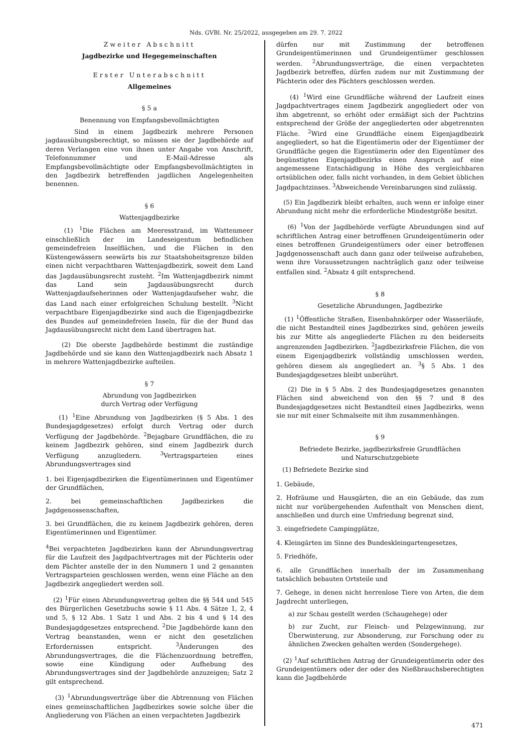Nds. GVBl. Nr. 25/2022, ausgegeben am 29. 7. 2022
Zweiter Abschnitt
Jagdbezirke und Hegegemeinschaften
Erster Unterabschnitt
Allgemeines
§ 5 a
Benennung von Empfangsbevollmächtigten
Sind in einem Jagdbezirk mehrere Personen jagdausübungsberechtigt, so müssen sie der Jagdbehörde auf deren Verlangen eine von ihnen unter Angabe von Anschrift, Telefonnummer und E-Mail-Adresse als Empfangsbevollmächtigte oder Empfangsbevollmächtigten in den Jagdbezirk betreffenden jagdlichen Angelegenheiten benennen.
§ 6
Wattenjagdbezirke
(1) <sup>1</sup>Die Flächen am Meeresstrand, im Wattenmeer einschließlich der im Landeseigentum befindlichen gemeindefreien Inselflächen, und die Flächen in den Küstengewässern seewärts bis zur Staatshoheitsgrenze bilden einen nicht verpachtbaren Wattenjagdbezirk, soweit dem Land das Jagdausübungsrecht zusteht. <sup>2</sup>Im Wattenjagdbezirk nimmt das Land sein Jagdausübungsrecht durch Wattenjagdaufseherinnen oder Wattenjagdaufseher wahr, die das Land nach einer erfolgreichen Schulung bestellt. <sup>3</sup>Nicht verpachtbare Eigenjagdbezirke sind auch die Eigenjagdbezirke des Bundes auf gemeindefreien Inseln, für die der Bund das Jagdausübungsrecht nicht dem Land übertragen hat.
(2) Die oberste Jagdbehörde bestimmt die zuständige Jagdbehörde und sie kann den Wattenjagdbezirk nach Absatz 1 in mehrere Wattenjagdbezirke aufteilen.
§ 7
Abrundung von Jagdbezirken
durch Vertrag oder Verfügung
(1) <sup>1</sup>Eine Abrundung von Jagdbezirken (§ 5 Abs. 1 des Bundesjagdgesetzes) erfolgt durch Vertrag oder durch Verfügung der Jagdbehörde. <sup>2</sup>Bejagbare Grundflächen, die zu keinem Jagdbezirk gehören, sind einem Jagdbezirk durch Verfügung anzugliedern. <sup>3</sup>Vertragsparteien eines Abrundungsvertrages sind
1. bei Eigenjagdbezirken die Eigentümerinnen und Eigentümer der Grundflächen,
2. bei gemeinschaftlichen Jagdbezirken die Jagdgenossenschaften,
3. bei Grundflächen, die zu keinem Jagdbezirk gehören, deren Eigentümerinnen und Eigentümer.
<sup>4</sup> Bei verpachteten Jagdbezirken kann der Abrundungsvertrag für die Laufzeit des Jagdpachtvertrages mit der Pächterin oder dem Pächter anstelle der in den Nummern 1 und 2 genannten Vertragsparteien geschlossen werden, wenn eine Fläche an den Jagdbezirk angegliedert werden soll.
(2) <sup>1</sup>Für einen Abrundungsvertrag gelten die §§ 544 und 545 des Bürgerlichen Gesetzbuchs sowie § 11 Abs. 4 Sätze 1, 2, 4 und 5, § 12 Abs. 1 Satz 1 und Abs. 2 bis 4 und § 14 des Bundesjagdgesetzes entsprechend. <sup>2</sup>Die Jagdbehörde kann den Vertrag beanstanden, wenn er nicht den gesetzlichen Erfordernissen entspricht. <sup>3</sup>Änderungen des Abrundungsvertrages, die die Flächenzuordnung betreffen, sowie eine Kündigung oder Aufhebung des Abrundungsvertrages sind der Jagdbehörde anzuzeigen; Satz 2 gilt entsprechend.
(3) <sup>1</sup>Abrundungsverträge über die Abtrennung von Flächen eines gemeinschaftlichen Jagdbezirkes sowie solche über die Angliederung von Flächen an einen verpachteten Jagdbezirk
dürfen nur mit Zustimmung der betroffenen Grundeigentümerinnen und Grundeigentümer geschlossen werden. <sup>2</sup>Abrundungsverträge, die einen verpachteten Jagdbezirk betreffen, dürfen zudem nur mit Zustimmung der Pächterin oder des Pächters geschlossen werden.
(4) <sup>1</sup>Wird eine Grundfläche während der Laufzeit eines Jagdpachtvertrages einem Jagdbezirk angegliedert oder von ihm abgetrennt, so erhöht oder ermäßigt sich der Pachtzins entsprechend der Größe der angegliederten oder abgetrennten Fläche. <sup>2</sup>Wird eine Grundfläche einem Eigenjagdbezirk angegliedert, so hat die Eigentümerin oder der Eigentümer der Grundfläche gegen die Eigentümerin oder den Eigentümer des begünstigten Eigenjagdbezirks einen Anspruch auf eine angemessene Entschädigung in Höhe des vergleichbaren ortsüblichen oder, falls nicht vorhanden, in dem Gebiet üblichen Jagdpachtzinses. <sup>3</sup>Abweichende Vereinbarungen sind zulässig.
(5) Ein Jagdbezirk bleibt erhalten, auch wenn er infolge einer Abrundung nicht mehr die erforderliche Mindestgröße besitzt.
(6) <sup>1</sup>Von der Jagdbehörde verfügte Abrundungen sind auf schriftlichen Antrag einer betroffenen Grundeigentümerin oder eines betroffenen Grundeigentümers oder einer betroffenen Jagdgenossenschaft auch dann ganz oder teilweise aufzuheben, wenn ihre Voraussetzungen nachträglich ganz oder teilweise entfallen sind. <sup>2</sup>Absatz 4 gilt entsprechend.
§ 8
Gesetzliche Abrundungen, Jagdbezirke
(1) <sup>1</sup>Öffentliche Straßen, Eisenbahnkörper oder Wasserläufe, die nicht Bestandteil eines Jagdbezirkes sind, gehören jeweils bis zur Mitte als angegliederte Flächen zu den beiderseits angrenzenden Jagdbezirken. <sup>2</sup>Jagdbezirksfreie Flächen, die von einem Eigenjagdbezirk vollständig umschlossen werden, gehören diesem als angegliedert an. <sup>3</sup>§ 5 Abs. 1 des Bundesjagdgesetzes bleibt unberührt.
(2) Die in § 5 Abs. 2 des Bundesjagdgesetzes genannten Flächen sind abweichend von den §§ 7 und 8 des Bundesjagdgesetzes nicht Bestandteil eines Jagdbezirks, wenn sie nur mit einer Schmalseite mit ihm zusammenhängen.
§ 9
Befriedete Bezirke, jagdbezirksfreie Grundflächen
und Naturschutzgebiete
(1) Befriedete Bezirke sind
1. Gebäude,
2. Hofräume und Hausgärten, die an ein Gebäude, das zum nicht nur vorübergehenden Aufenthalt von Menschen dient, anschließen und durch eine Umfriedung begrenzt sind,
3. eingefriedete Campingplätze,
4. Kleingärten im Sinne des Bundeskleingartengesetzes,
5. Friedhöfe,
6. alle Grundflächen innerhalb der im Zusammenhang tatsächlich bebauten Ortsteile und
7. Gehege, in denen nicht herrenlose Tiere von Arten, die dem Jagdrecht unterliegen,
a) zur Schau gestellt werden (Schaugehege) oder
b) zur Zucht, zur Fleisch- und Pelzgewinnung, zur Überwinterung, zur Absonderung, zur Forschung oder zu ähnlichen Zwecken gehalten werden (Sondergehege).
(2) <sup>1</sup>Auf schriftlichen Antrag der Grundeigentümerin oder des Grundeigentümers oder der oder des Nießbrauchsberechtigten kann die Jagdbehörde
471